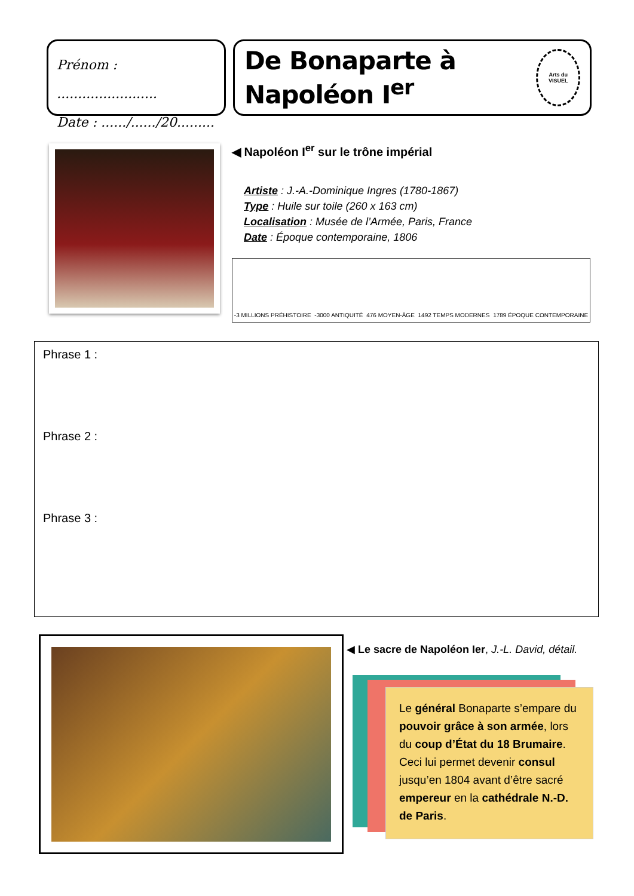Prénom : ........................
Date : ....../....../20.........
De Bonaparte à Napoléon I<sup>er</sup>
Arts du
VISUEL
◀ Napoléon I<sup>er</sup> sur le trône impérial
Artiste : J.-A.-Dominique Ingres (1780-1867)
Type : Huile sur toile (260 x 163 cm)
Localisation : Musée de l’Armée, Paris, France
Date : Époque contemporaine, 1806
-3 MILLIONS PRÉHISTOIRE -3000 ANTIQUITÉ 476 MOYEN-ÂGE 1492 TEMPS MODERNES 1789 ÉPOQUE CONTEMPORAINE
Phrase 1 :
Phrase 2 :
Phrase 3 :
◀ Le sacre de Napoléon Ier, J.-L. David, détail.
Le général Bonaparte s’empare du pouvoir grâce à son armée, lors du coup d’État du 18 Brumaire. Ceci lui permet devenir consul jusqu’en 1804 avant d’être sacré empereur en la cathédrale N.-D. de Paris.